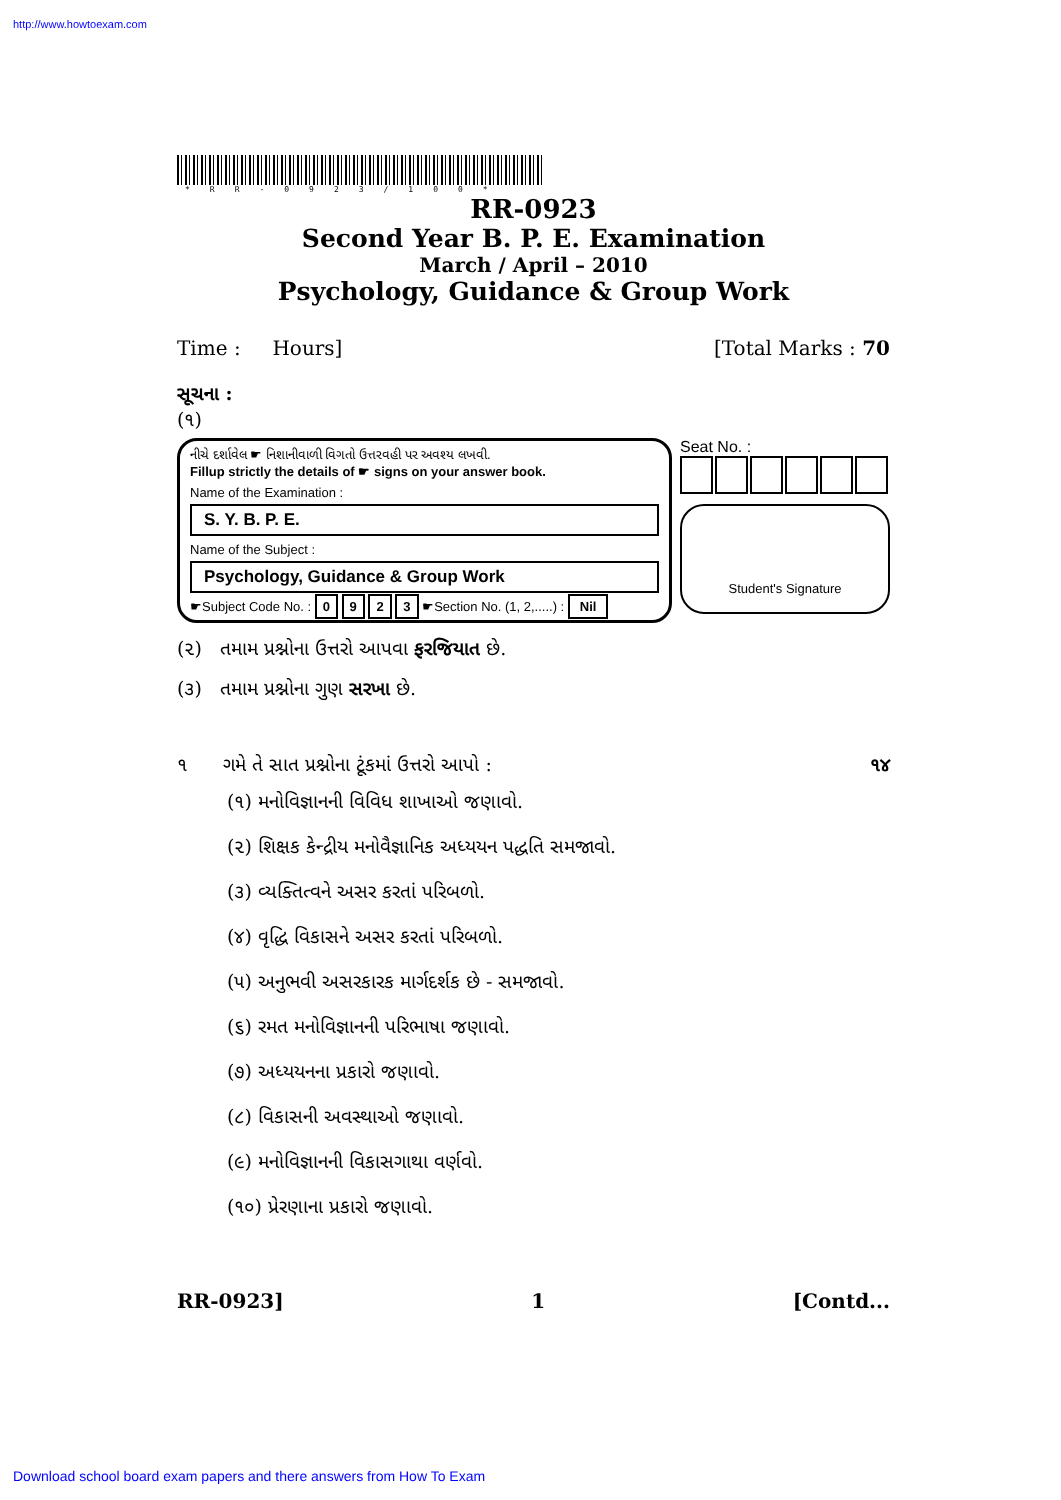http://www.howtoexam.com
*RR-0923/100*
RR-0923
Second Year B. P. E. Examination
March / April – 2010
Psychology, Guidance & Group Work
Time : Hours] [Total Marks : 70
સૂચના :
(૧)
નીચે દર્શાવેલ ☛ નિશાનીવાળી વિગતો ઉત્તરવહી પર અવશ્ય લખવી.
Fillup strictly the details of ☛ signs on your answer book.
Name of the Examination :
S. Y. B. P. E.
Name of the Subject :
Psychology, Guidance & Group Work
☛Subject Code No. : 0 9 2 3 ☛Section No. (1, 2,.....) : Nil
Seat No. :
Student's Signature
(૨) તમામ પ્રશ્નોના ઉત્તરો આપવા ફરજિયાત છે.
(૩) તમામ પ્રશ્નોના ગુણ સરખા છે.
૧ ગમે તે સાત પ્રશ્નોના ટૂંકમાં ઉત્તરો આપો : ૧૪
(૧) મનોવિજ્ઞાનની વિવિધ શાખાઓ જણાવો.
(૨) શિક્ષક કેન્દ્રીય મનોવૈજ્ઞાનિક અધ્યયન પદ્ધતિ સમજાવો.
(૩) વ્યક્તિત્વને અસર કરતાં પરિબળો.
(૪) વૃદ્ધિ વિકાસને અસર કરતાં પરિબળો.
(૫) અનુભવી અસરકારક માર્ગદર્શક છે - સમજાવો.
(૬) રમત મનોવિજ્ઞાનની પરિભાષા જણાવો.
(૭) અધ્યયનના પ્રકારો જણાવો.
(૮) વિકાસની અવસ્થાઓ જણાવો.
(૯) મનોવિજ્ઞાનની વિકાસગાથા વર્ણવો.
(૧૦) પ્રેરણાના પ્રકારો જણાવો.
RR-0923] 1 [Contd...
Download school board exam papers and there answers from How To Exam